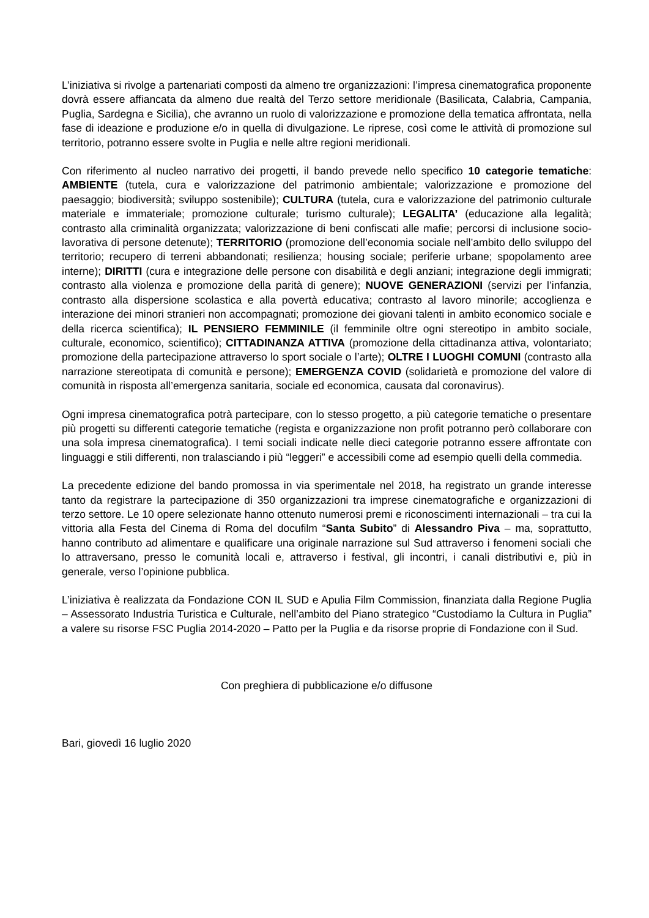L’iniziativa si rivolge a partenariati composti da almeno tre organizzazioni: l’impresa cinematografica proponente dovrà essere affiancata da almeno due realtà del Terzo settore meridionale (Basilicata, Calabria, Campania, Puglia, Sardegna e Sicilia), che avranno un ruolo di valorizzazione e promozione della tematica affrontata, nella fase di ideazione e produzione e/o in quella di divulgazione. Le riprese, così come le attività di promozione sul territorio, potranno essere svolte in Puglia e nelle altre regioni meridionali.
Con riferimento al nucleo narrativo dei progetti, il bando prevede nello specifico 10 categorie tematiche: AMBIENTE (tutela, cura e valorizzazione del patrimonio ambientale; valorizzazione e promozione del paesaggio; biodiversità; sviluppo sostenibile); CULTURA (tutela, cura e valorizzazione del patrimonio culturale materiale e immateriale; promozione culturale; turismo culturale); LEGALITA’ (educazione alla legalità; contrasto alla criminalità organizzata; valorizzazione di beni confiscati alle mafie; percorsi di inclusione socio-lavorativa di persone detenute); TERRITORIO (promozione dell’economia sociale nell’ambito dello sviluppo del territorio; recupero di terreni abbandonati; resilienza; housing sociale; periferie urbane; spopolamento aree interne); DIRITTI (cura e integrazione delle persone con disabilità e degli anziani; integrazione degli immigrati; contrasto alla violenza e promozione della parità di genere); NUOVE GENERAZIONI (servizi per l’infanzia, contrasto alla dispersione scolastica e alla povertà educativa; contrasto al lavoro minorile; accoglienza e interazione dei minori stranieri non accompagnati; promozione dei giovani talenti in ambito economico sociale e della ricerca scientifica); IL PENSIERO FEMMINILE (il femminile oltre ogni stereotipo in ambito sociale, culturale, economico, scientifico); CITTADINANZA ATTIVA (promozione della cittadinanza attiva, volontariato; promozione della partecipazione attraverso lo sport sociale o l’arte); OLTRE I LUOGHI COMUNI (contrasto alla narrazione stereotipata di comunità e persone); EMERGENZA COVID (solidarietà e promozione del valore di comunità in risposta all’emergenza sanitaria, sociale ed economica, causata dal coronavirus).
Ogni impresa cinematografica potrà partecipare, con lo stesso progetto, a più categorie tematiche o presentare più progetti su differenti categorie tematiche (regista e organizzazione non profit potranno però collaborare con una sola impresa cinematografica). I temi sociali indicate nelle dieci categorie potranno essere affrontate con linguaggi e stili differenti, non tralasciando i più “leggeri” e accessibili come ad esempio quelli della commedia.
La precedente edizione del bando promossa in via sperimentale nel 2018, ha registrato un grande interesse tanto da registrare la partecipazione di 350 organizzazioni tra imprese cinematografiche e organizzazioni di terzo settore. Le 10 opere selezionate hanno ottenuto numerosi premi e riconoscimenti internazionali – tra cui la vittoria alla Festa del Cinema di Roma del docufilm “Santa Subito” di Alessandro Piva – ma, soprattutto, hanno contributo ad alimentare e qualificare una originale narrazione sul Sud attraverso i fenomeni sociali che lo attraversano, presso le comunità locali e, attraverso i festival, gli incontri, i canali distributivi e, più in generale, verso l’opinione pubblica.
L’iniziativa è realizzata da Fondazione CON IL SUD e Apulia Film Commission, finanziata dalla Regione Puglia – Assessorato Industria Turistica e Culturale, nell’ambito del Piano strategico “Custodiamo la Cultura in Puglia” a valere su risorse FSC Puglia 2014-2020 – Patto per la Puglia e da risorse proprie di Fondazione con il Sud.
Con preghiera di pubblicazione e/o diffusone
Bari, giovedì 16 luglio 2020